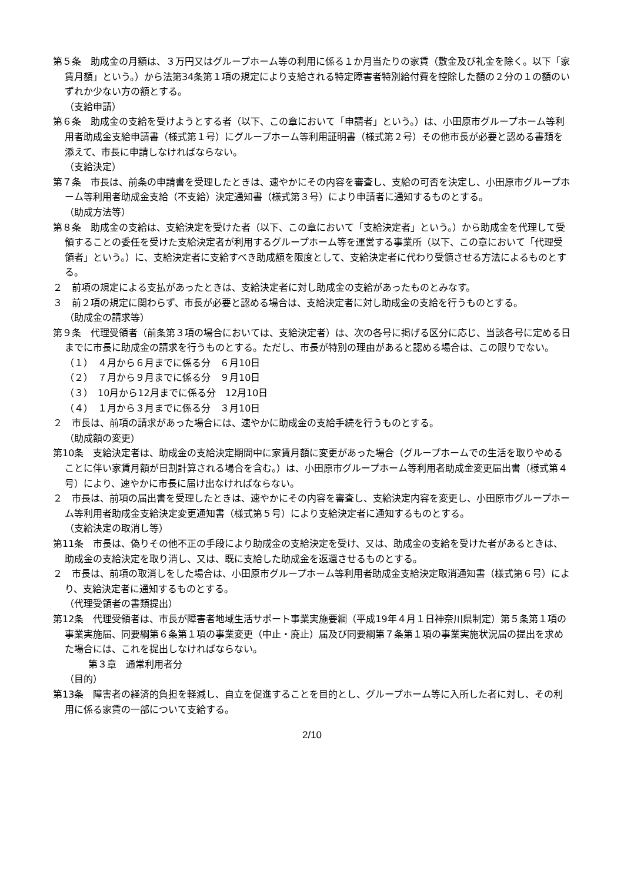第５条　助成金の月額は、３万円又はグループホーム等の利用に係る１か月当たりの家賃（敷金及び礼金を除く。以下「家賃月額」という。）から法第34条第１項の規定により支給される特定障害者特別給付費を控除した額の２分の１の額のいずれか少ない方の額とする。
（支給申請）
第６条　助成金の支給を受けようとする者（以下、この章において「申請者」という。）は、小田原市グループホーム等利用者助成金支給申請書（様式第１号）にグループホーム等利用証明書（様式第２号）その他市長が必要と認める書類を添えて、市長に申請しなければならない。
（支給決定）
第７条　市長は、前条の申請書を受理したときは、速やかにその内容を審査し、支給の可否を決定し、小田原市グループホーム等利用者助成金支給（不支給）決定通知書（様式第３号）により申請者に通知するものとする。
（助成方法等）
第８条　助成金の支給は、支給決定を受けた者（以下、この章において「支給決定者」という。）から助成金を代理して受領することの委任を受けた支給決定者が利用するグループホーム等を運営する事業所（以下、この章において「代理受領者」という。）に、支給決定者に支給すべき助成額を限度として、支給決定者に代わり受領させる方法によるものとする。
２　前項の規定による支払があったときは、支給決定者に対し助成金の支給があったものとみなす。
３　前２項の規定に関わらず、市長が必要と認める場合は、支給決定者に対し助成金の支給を行うものとする。
（助成金の請求等）
第９条　代理受領者（前条第３項の場合においては、支給決定者）は、次の各号に掲げる区分に応じ、当該各号に定める日までに市長に助成金の請求を行うものとする。ただし、市長が特別の理由があると認める場合は、この限りでない。
（１）　４月から６月までに係る分　６月10日
（２）　７月から９月までに係る分　９月10日
（３）　10月から12月までに係る分　12月10日
（４）　１月から３月までに係る分　３月10日
２　市長は、前項の請求があった場合には、速やかに助成金の支給手続を行うものとする。
（助成額の変更）
第10条　支給決定者は、助成金の支給決定期間中に家賃月額に変更があった場合（グループホームでの生活を取りやめることに伴い家賃月額が日割計算される場合を含む。）は、小田原市グループホーム等利用者助成金変更届出書（様式第４号）により、速やかに市長に届け出なければならない。
２　市長は、前項の届出書を受理したときは、速やかにその内容を審査し、支給決定内容を変更し、小田原市グループホーム等利用者助成金支給決定変更通知書（様式第５号）により支給決定者に通知するものとする。
（支給決定の取消し等）
第11条　市長は、偽りその他不正の手段により助成金の支給決定を受け、又は、助成金の支給を受けた者があるときは、助成金の支給決定を取り消し、又は、既に支給した助成金を返還させるものとする。
２　市長は、前項の取消しをした場合は、小田原市グループホーム等利用者助成金支給決定取消通知書（様式第６号）により、支給決定者に通知するものとする。
（代理受領者の書類提出）
第12条　代理受領者は、市長が障害者地域生活サポート事業実施要綱（平成19年４月１日神奈川県制定）第５条第１項の事業実施届、同要綱第６条第１項の事業変更（中止・廃止）届及び同要綱第７条第１項の事業実施状況届の提出を求めた場合には、これを提出しなければならない。
第３章　通常利用者分
（目的）
第13条　障害者の経済的負担を軽減し、自立を促進することを目的とし、グループホーム等に入所した者に対し、その利用に係る家賃の一部について支給する。
2/10